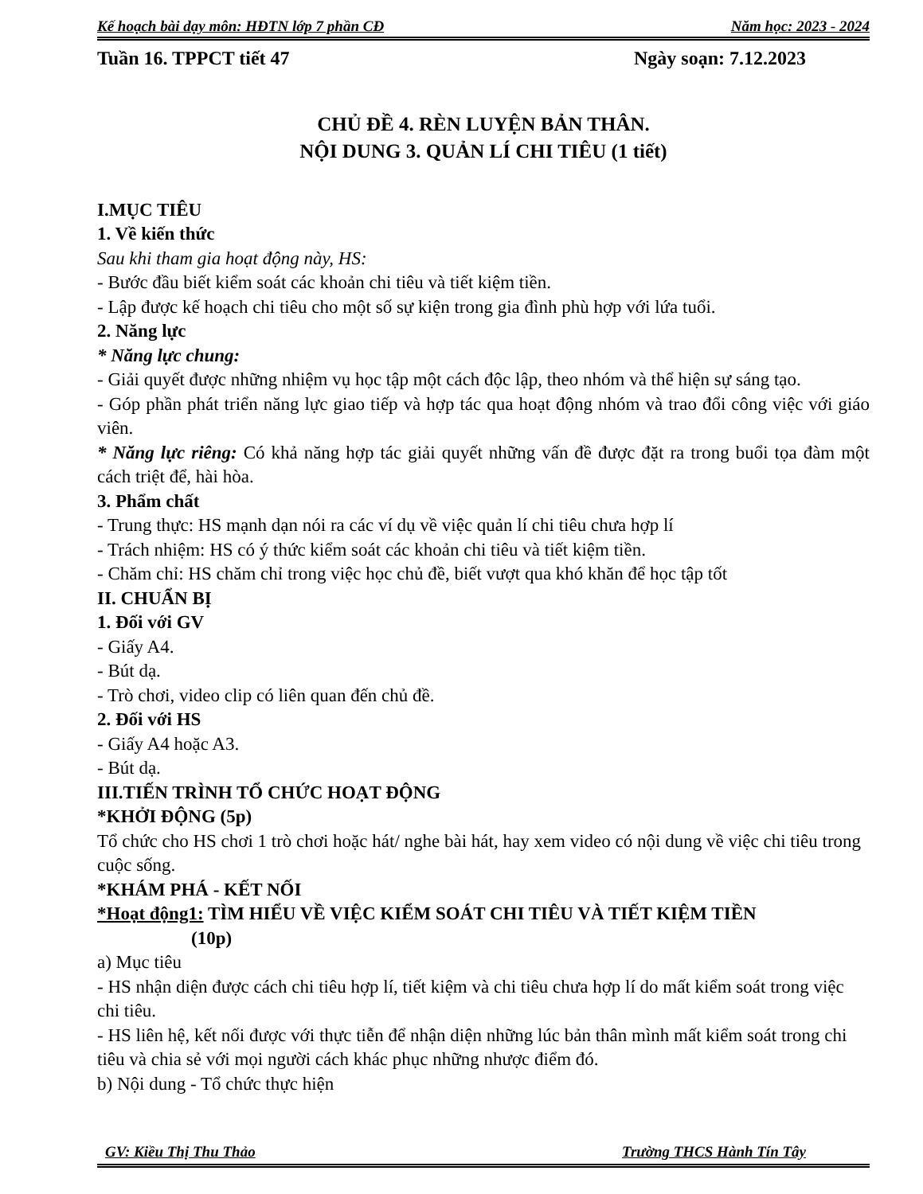Kế hoạch bài dạy môn: HĐTN lớp 7 phần CĐ Năm học: 2023 - 2024
Tuần 16. TPPCT tiết 47 Ngày soạn: 7.12.2023
CHỦ ĐỀ 4. RÈN LUYỆN BẢN THÂN.
NỘI DUNG 3. QUẢN LÍ CHI TIÊU (1 tiết)
I.MỤC TIÊU
1. Về kiến thức
Sau khi tham gia hoạt động này, HS:
- Bước đầu biết kiểm soát các khoản chi tiêu và tiết kiệm tiền.
- Lập được kế hoạch chi tiêu cho một số sự kiện trong gia đình phù hợp với lứa tuổi.
2. Năng lực
* Năng lực chung:
- Giải quyết được những nhiệm vụ học tập một cách độc lập, theo nhóm và thể hiện sự sáng tạo.
- Góp phần phát triển năng lực giao tiếp và hợp tác qua hoạt động nhóm và trao đổi công việc với giáo viên.
* Năng lực riêng: Có khả năng hợp tác giải quyết những vấn đề được đặt ra trong buổi tọa đàm một cách triệt để, hài hòa.
3. Phẩm chất
- Trung thực: HS mạnh dạn nói ra các ví dụ về việc quản lí chi tiêu chưa hợp lí
- Trách nhiệm: HS có ý thức kiểm soát các khoản chi tiêu và tiết kiệm tiền.
- Chăm chỉ: HS chăm chỉ trong việc học chủ đề, biết vượt qua khó khăn để học tập tốt
II. CHUẨN BỊ
1. Đối với GV
- Giấy A4.
- Bút dạ.
- Trò chơi, video clip có liên quan đến chủ đề.
2. Đối với HS
- Giấy A4 hoặc A3.
- Bút dạ.
III.TIẾN TRÌNH TỔ CHỨC HOẠT ĐỘNG
*KHỞI ĐỘNG (5p)
Tổ chức cho HS chơi 1 trò chơi hoặc hát/ nghe bài hát, hay xem video có nội dung về việc chi tiêu trong cuộc sống.
*KHÁM PHÁ - KẾT NỐI
*Hoạt động1: TÌM HIỂU VỀ VIỆC KIỂM SOÁT CHI TIÊU VÀ TIẾT KIỆM TIỀN
(10p)
a) Mục tiêu
- HS nhận diện được cách chi tiêu hợp lí, tiết kiệm và chi tiêu chưa hợp lí do mất kiểm soát trong việc chi tiêu.
- HS liên hệ, kết nối được với thực tiễn để nhận diện những lúc bản thân mình mất kiểm soát trong chi tiêu và chia sẻ với mọi người cách khác phục những nhược điểm đó.
b) Nội dung - Tổ chức thực hiện
GV: Kiều Thị Thu Thảo Trường THCS Hành Tín Tây